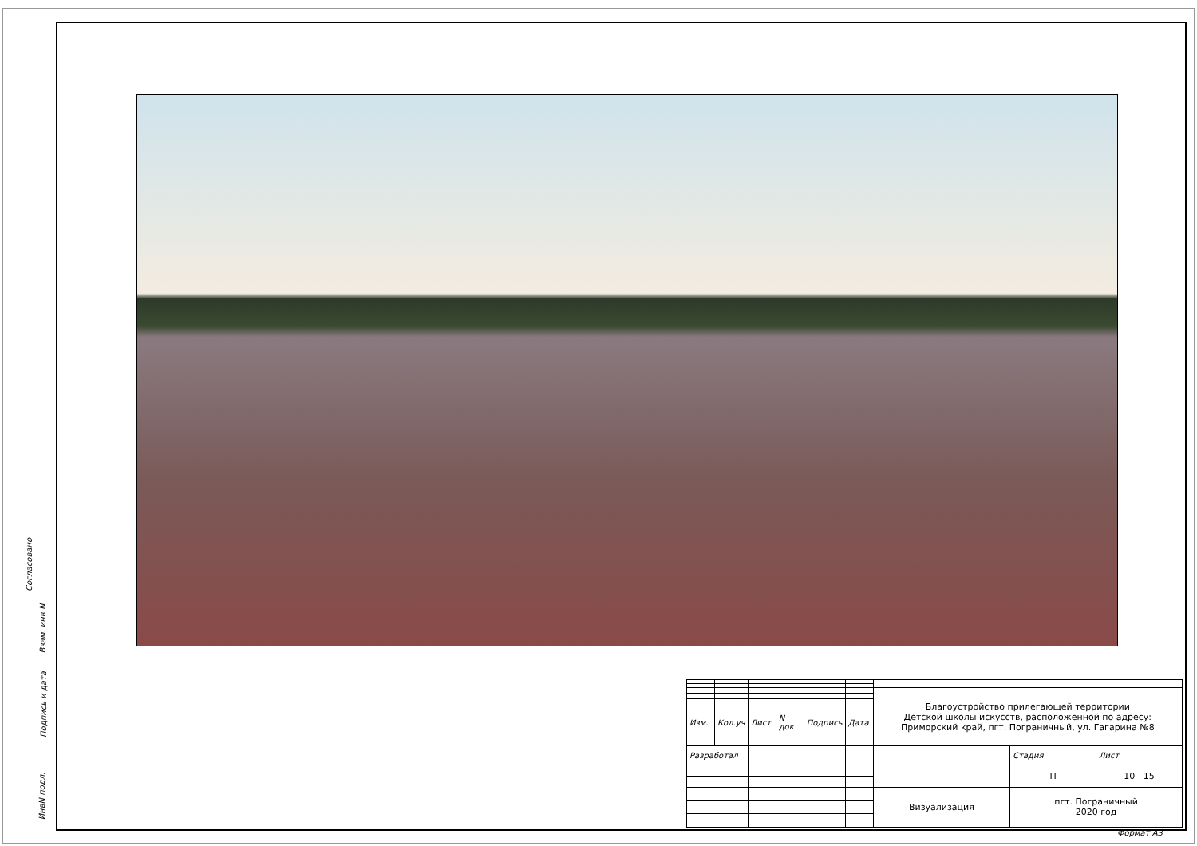Согласовано
Взам. инв N
Подпись и дата
ИнвN подл.
| | | | | | | Благоустройство прилегающей территории Детской школы искусств, расположенной по адресу: Приморский край, пгт. Пограничный, ул. Гагарина №8 | | |
| Изм. | Кол.уч | Лист | N док | Подпись | Дата | | | |
| Разработал | | | | | | | Стадия | Лист |
| | | | | | | | П | 10 15 |
| | | | | | | Визуализация | пгт. Пограничный 2020 год | |
Формат А3